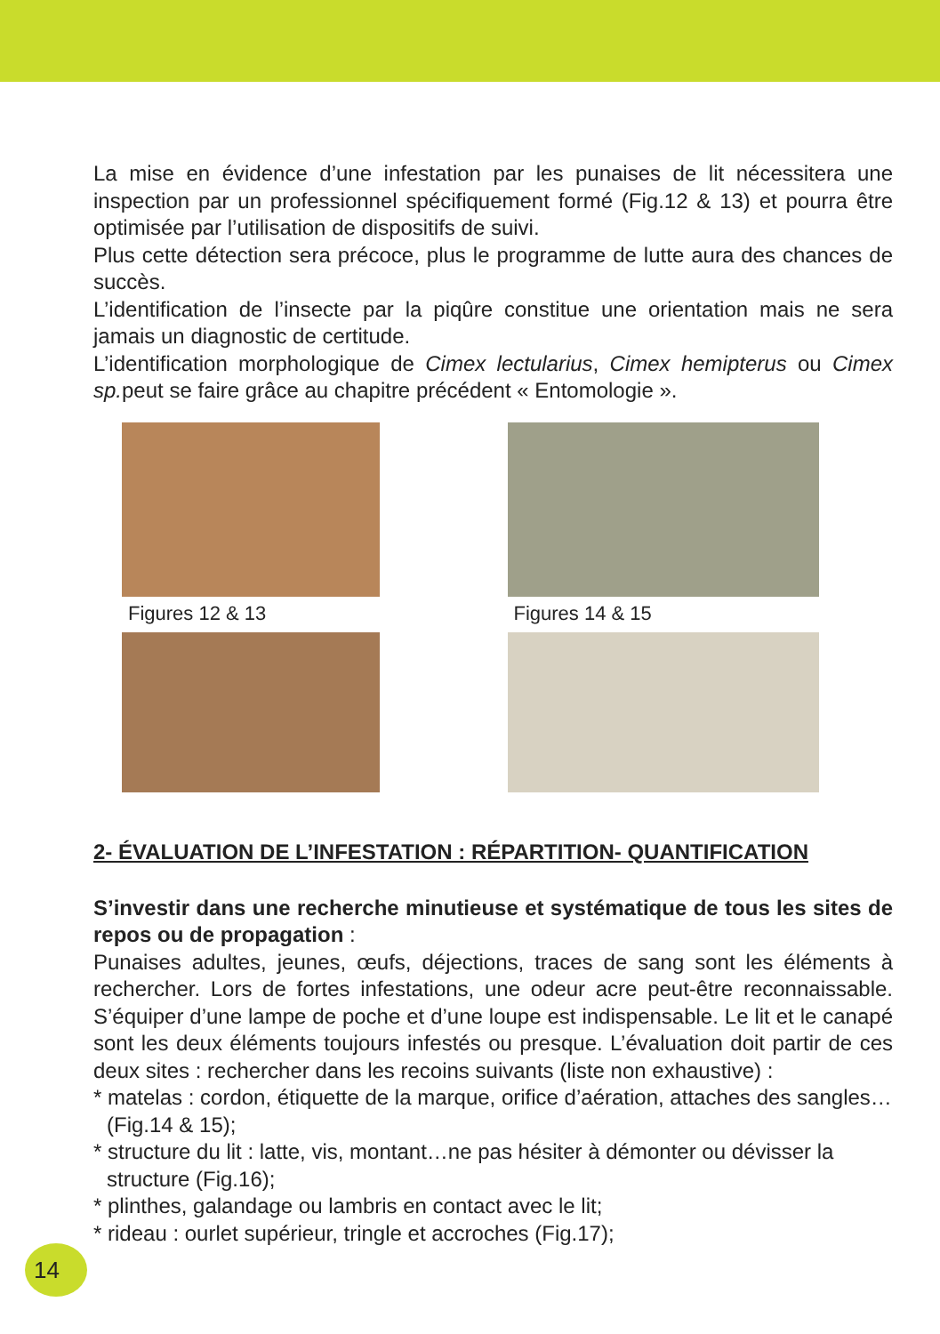La mise en évidence d’une infestation par les punaises de lit nécessitera une inspection par un professionnel spécifiquement formé (Fig.12 & 13) et pourra être optimisée par l’utilisation de dispositifs de suivi.
Plus cette détection sera précoce, plus le programme de lutte aura des chances de succès.
L’identification de l’insecte par la piqûre constitue une orientation mais ne sera jamais un diagnostic de certitude.
L’identification morphologique de Cimex lectularius, Cimex hemipterus ou Cimex sp. peut se faire grâce au chapitre précédent « Entomologie ».
Figures 12 & 13
Figures 14 & 15
2- ÉVALUATION DE L’INFESTATION : RÉPARTITION- QUANTIFICATION
S’investir dans une recherche minutieuse et systématique de tous les sites de repos ou de propagation :
Punaises adultes, jeunes, œufs, déjections, traces de sang sont les éléments à rechercher. Lors de fortes infestations, une odeur acre peut-être reconnaissable. S’équiper d’une lampe de poche et d’une loupe est indispensable. Le lit et le canapé sont les deux éléments toujours infestés ou presque. L’évaluation doit partir de ces deux sites : rechercher dans les recoins suivants (liste non exhaustive) :
* matelas : cordon, étiquette de la marque, orifice d’aération, attaches des sangles…(Fig.14 & 15);
* structure du lit : latte, vis, montant…ne pas hésiter à démonter ou dévisser la structure (Fig.16);
* plinthes, galandage ou lambris en contact avec le lit;
* rideau : ourlet supérieur, tringle et accroches (Fig.17);
14